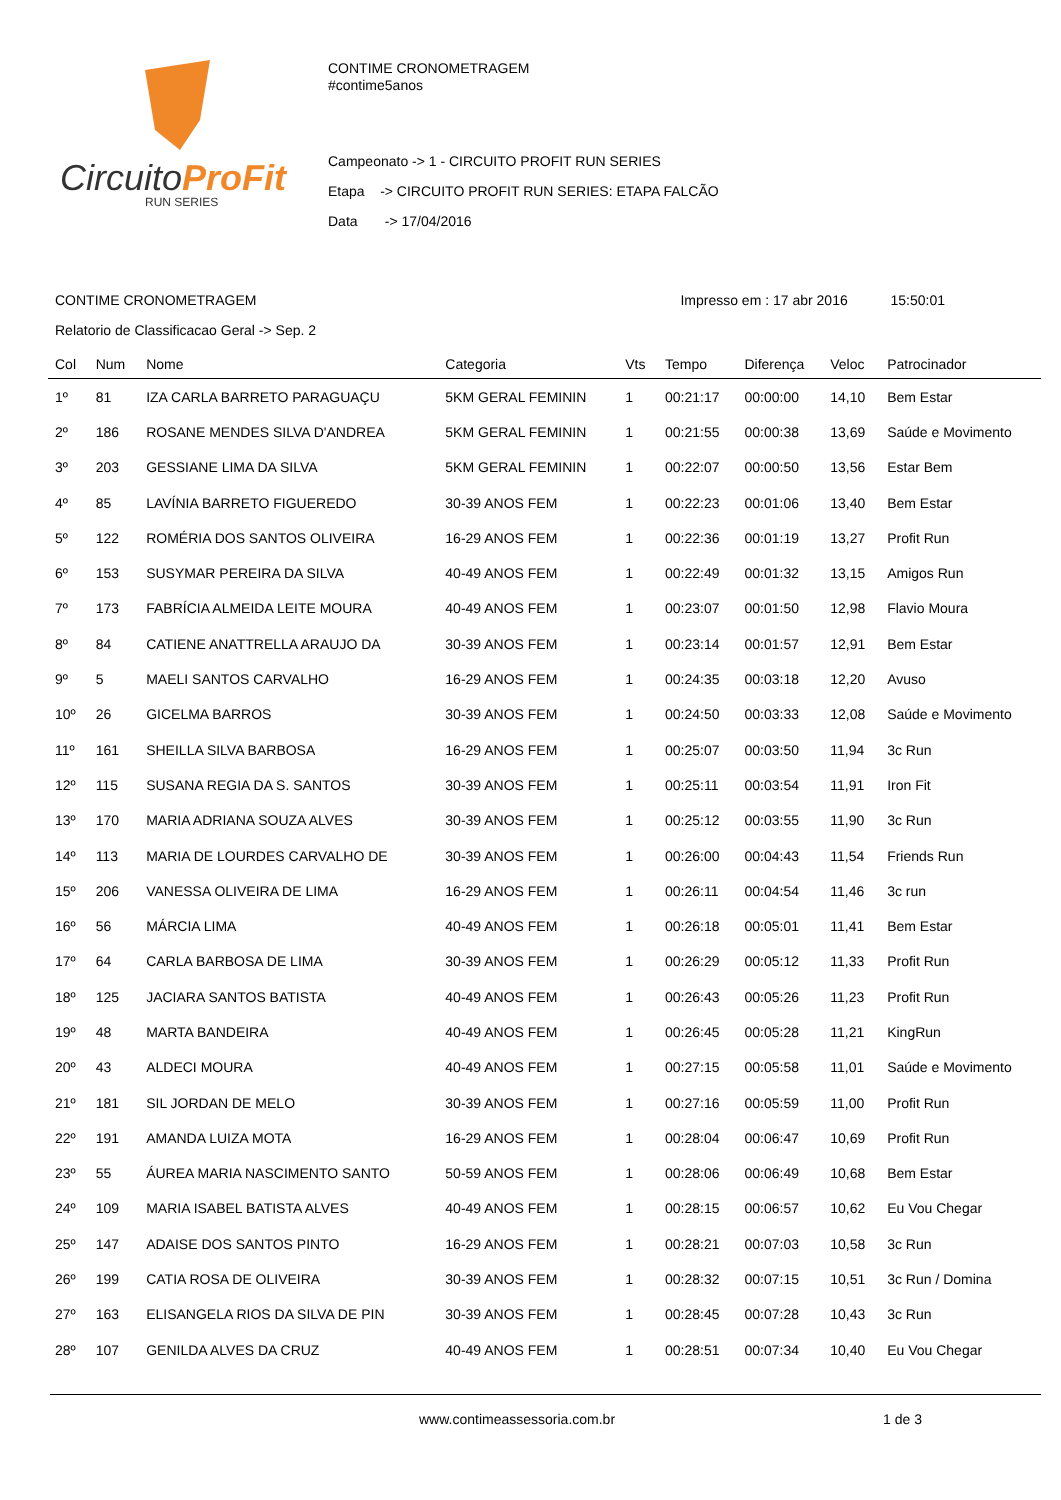CircuitoProFit
RUN SERIES
CONTIME CRONOMETRAGEM
#contime5anos
Campeonato -> 1 - CIRCUITO PROFIT RUN SERIES
Etapa -> CIRCUITO PROFIT RUN SERIES: ETAPA FALCÃO
Data -> 17/04/2016
CONTIME CRONOMETRAGEM Impresso em : 17 abr 2016 15:50:01
Relatorio de Classificacao Geral -> Sep. 2
| Col | Num | Nome | Categoria | Vts | Tempo | Diferença | Veloc | Patrocinador |
| --- | --- | --- | --- | --- | --- | --- | --- | --- |
| 1º | 81 | IZA CARLA BARRETO PARAGUAÇU | 5KM GERAL FEMININ | 1 | 00:21:17 | 00:00:00 | 14,10 | Bem Estar |
| 2º | 186 | ROSANE MENDES SILVA D'ANDREA | 5KM GERAL FEMININ | 1 | 00:21:55 | 00:00:38 | 13,69 | Saúde e Movimento |
| 3º | 203 | GESSIANE LIMA DA SILVA | 5KM GERAL FEMININ | 1 | 00:22:07 | 00:00:50 | 13,56 | Estar Bem |
| 4º | 85 | LAVÍNIA BARRETO FIGUEREDO | 30-39 ANOS FEM | 1 | 00:22:23 | 00:01:06 | 13,40 | Bem Estar |
| 5º | 122 | ROMÉRIA DOS SANTOS OLIVEIRA | 16-29 ANOS FEM | 1 | 00:22:36 | 00:01:19 | 13,27 | Profit Run |
| 6º | 153 | SUSYMAR PEREIRA DA SILVA | 40-49 ANOS FEM | 1 | 00:22:49 | 00:01:32 | 13,15 | Amigos Run |
| 7º | 173 | FABRÍCIA ALMEIDA LEITE MOURA | 40-49 ANOS FEM | 1 | 00:23:07 | 00:01:50 | 12,98 | Flavio Moura |
| 8º | 84 | CATIENE ANATTRELLA ARAUJO DA | 30-39 ANOS FEM | 1 | 00:23:14 | 00:01:57 | 12,91 | Bem Estar |
| 9º | 5 | MAELI SANTOS CARVALHO | 16-29 ANOS FEM | 1 | 00:24:35 | 00:03:18 | 12,20 | Avuso |
| 10º | 26 | GICELMA BARROS | 30-39 ANOS FEM | 1 | 00:24:50 | 00:03:33 | 12,08 | Saúde e Movimento |
| 11º | 161 | SHEILLA SILVA BARBOSA | 16-29 ANOS FEM | 1 | 00:25:07 | 00:03:50 | 11,94 | 3c Run |
| 12º | 115 | SUSANA REGIA DA S. SANTOS | 30-39 ANOS FEM | 1 | 00:25:11 | 00:03:54 | 11,91 | Iron Fit |
| 13º | 170 | MARIA ADRIANA SOUZA ALVES | 30-39 ANOS FEM | 1 | 00:25:12 | 00:03:55 | 11,90 | 3c Run |
| 14º | 113 | MARIA DE LOURDES CARVALHO DE | 30-39 ANOS FEM | 1 | 00:26:00 | 00:04:43 | 11,54 | Friends Run |
| 15º | 206 | VANESSA OLIVEIRA DE LIMA | 16-29 ANOS FEM | 1 | 00:26:11 | 00:04:54 | 11,46 | 3c run |
| 16º | 56 | MÁRCIA LIMA | 40-49 ANOS FEM | 1 | 00:26:18 | 00:05:01 | 11,41 | Bem Estar |
| 17º | 64 | CARLA BARBOSA DE LIMA | 30-39 ANOS FEM | 1 | 00:26:29 | 00:05:12 | 11,33 | Profit Run |
| 18º | 125 | JACIARA SANTOS BATISTA | 40-49 ANOS FEM | 1 | 00:26:43 | 00:05:26 | 11,23 | Profit Run |
| 19º | 48 | MARTA BANDEIRA | 40-49 ANOS FEM | 1 | 00:26:45 | 00:05:28 | 11,21 | KingRun |
| 20º | 43 | ALDECI MOURA | 40-49 ANOS FEM | 1 | 00:27:15 | 00:05:58 | 11,01 | Saúde e Movimento |
| 21º | 181 | SIL JORDAN DE MELO | 30-39 ANOS FEM | 1 | 00:27:16 | 00:05:59 | 11,00 | Profit Run |
| 22º | 191 | AMANDA LUIZA MOTA | 16-29 ANOS FEM | 1 | 00:28:04 | 00:06:47 | 10,69 | Profit Run |
| 23º | 55 | ÁUREA MARIA NASCIMENTO SANTO | 50-59 ANOS FEM | 1 | 00:28:06 | 00:06:49 | 10,68 | Bem Estar |
| 24º | 109 | MARIA ISABEL BATISTA ALVES | 40-49 ANOS FEM | 1 | 00:28:15 | 00:06:57 | 10,62 | Eu Vou Chegar |
| 25º | 147 | ADAISE DOS SANTOS PINTO | 16-29 ANOS FEM | 1 | 00:28:21 | 00:07:03 | 10,58 | 3c Run |
| 26º | 199 | CATIA ROSA DE OLIVEIRA | 30-39 ANOS FEM | 1 | 00:28:32 | 00:07:15 | 10,51 | 3c Run / Domina |
| 27º | 163 | ELISANGELA RIOS DA SILVA DE PIN | 30-39 ANOS FEM | 1 | 00:28:45 | 00:07:28 | 10,43 | 3c Run |
| 28º | 107 | GENILDA ALVES DA CRUZ | 40-49 ANOS FEM | 1 | 00:28:51 | 00:07:34 | 10,40 | Eu Vou Chegar |
www.contimeassessoria.com.br 1 de 3